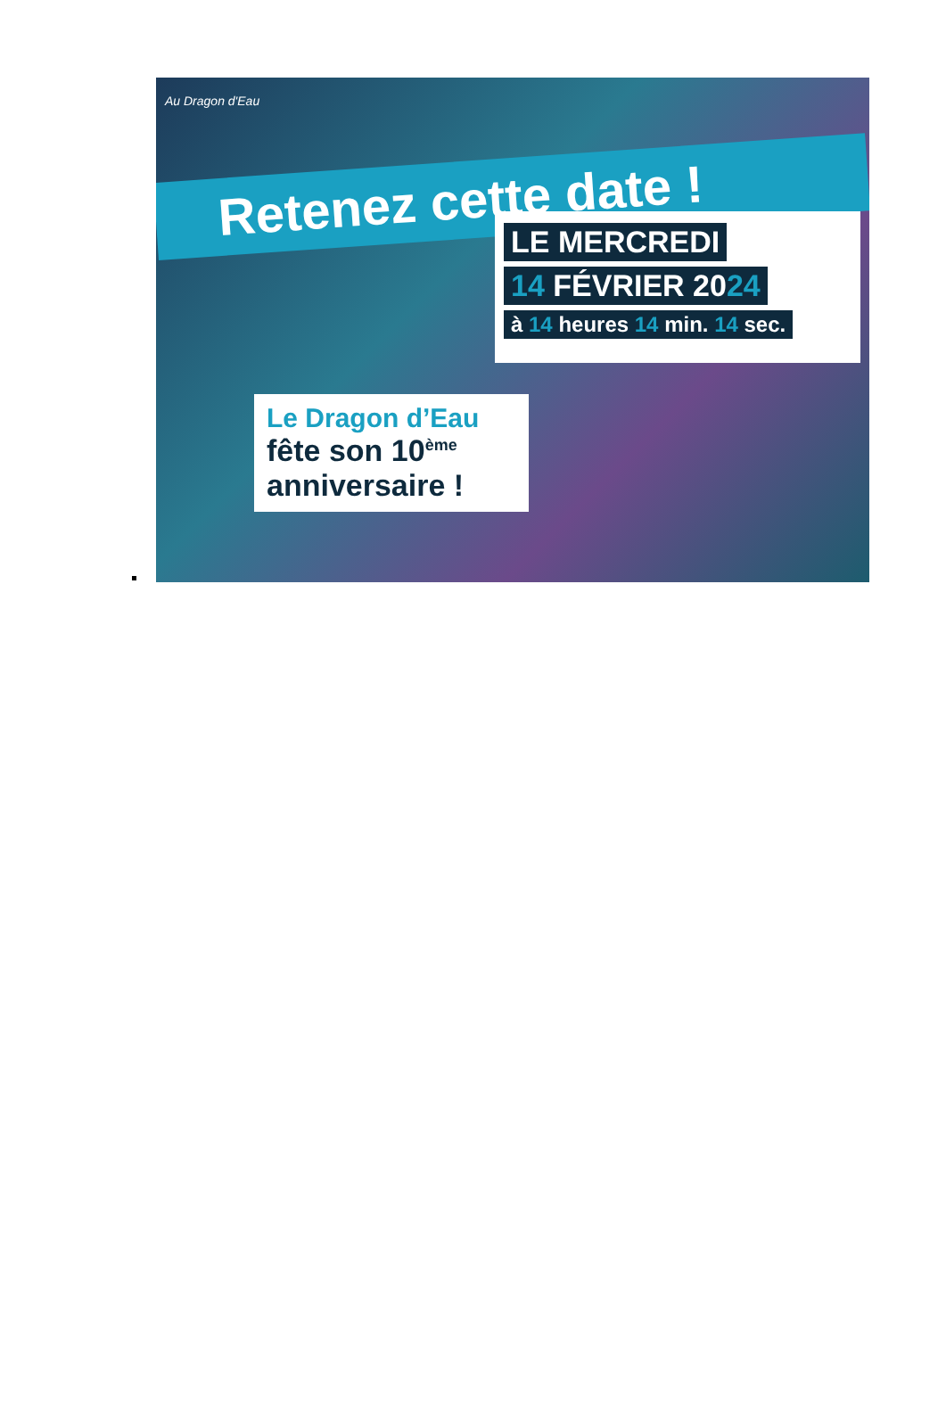Au Dragon d'Eau
Retenez cette date !
LE MERCREDI
14 FÉVRIER 2024
à 14 heures 14 min. 14 sec.
Le Dragon d’Eau
fête son 10<sup>ème</sup>
anniversaire !